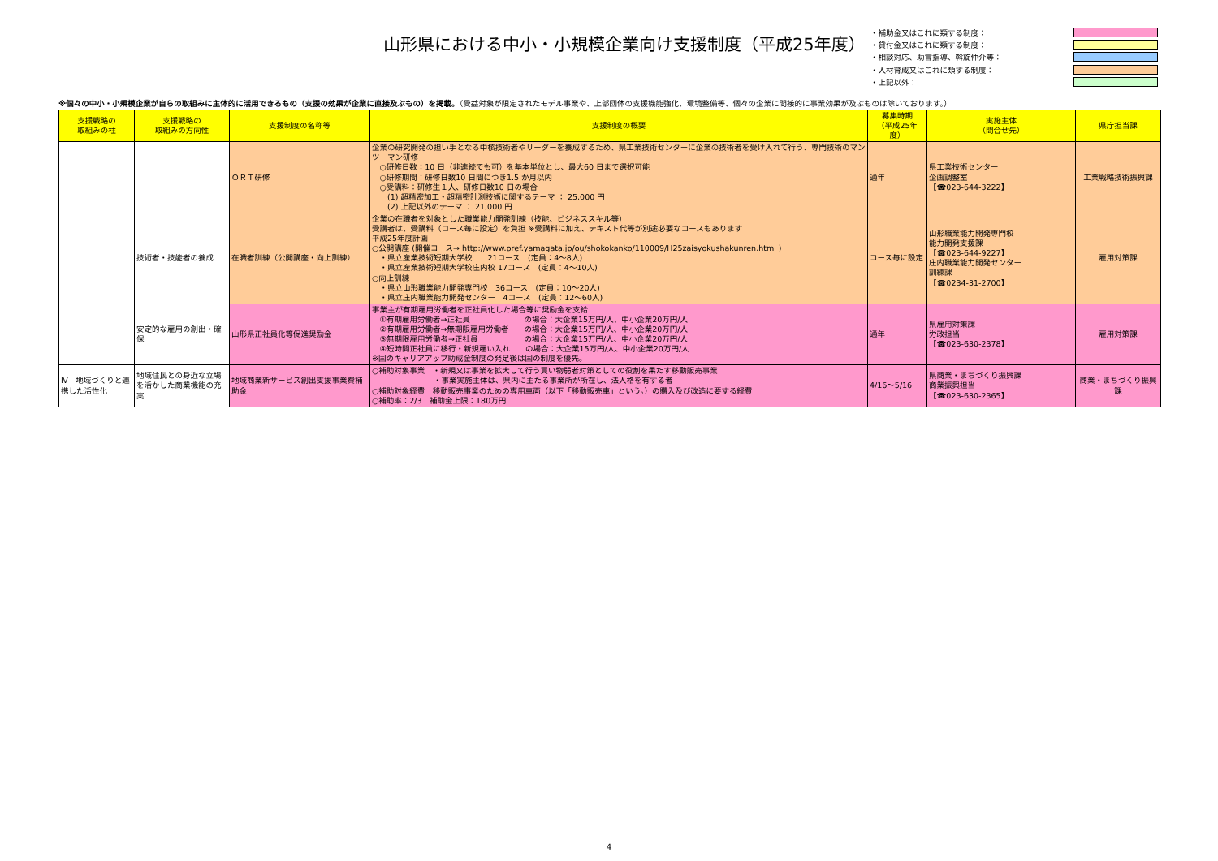山形県における中小・小規模企業向け支援制度（平成25年度）
・補助金又はこれに類する制度：
・貸付金又はこれに類する制度：
・相談対応、助言指導、斡旋仲介等：
・人材育成又はこれに類する制度：
・上記以外：
※個々の中小・小規模企業が自らの取組みに主体的に活用できるもの（支援の効果が企業に直接及ぶもの）を掲載。（受益対象が限定されたモデル事業や、上部団体の支援機能強化、環境整備等、個々の企業に間接的に事業効果が及ぶものは除いております。）
| 支援戦略の 取組みの柱 | 支援戦略の 取組みの方向性 | 支援制度の名称等 | 支援制度の概要 | 募集時期 （平成25年度） | 実施主体 （問合せ先） | 県庁担当課 |
| --- | --- | --- | --- | --- | --- | --- |
| | | ＯＲＴ研修 | 企業の研究開発の担い手となる中核技術者やリーダーを養成するため、県工業技術センターに企業の技術者を受け入れて行う、専門技術のマンツーマン研修 ○研修日数：10 日（非連続でも可）を基本単位とし、最大60 日まで選択可能 ○研修期間：研修日数10 日間につき1.5 か月以内 ○受講料：研修生１人、研修日数10 日の場合 (1) 超精密加工・超精密計測技術に関するテーマ ： 25,000 円 (2) 上記以外のテーマ ： 21,000 円 | 通年 | 県工業技術センター 企画調整室 【☎023-644-3222】 | 工業戦略技術振興課 |
| | 技術者・技能者の養成 | 在職者訓練（公開講座・向上訓練） | 企業の在職者を対象とした職業能力開発訓練（技能、ビジネススキル等） 受講者は、受講料（コース毎に設定）を負担 ※受講料に加え、テキスト代等が別途必要なコースもあります 平成25年度計画 ○公開講座 (開催コース→ http://www.pref.yamagata.jp/ou/shokokanko/110009/H25zaisyokushakunren.html ) ・県立産業技術短期大学校 21コース (定員：4～8人) ・県立産業技術短期大学校庄内校 17コース (定員：4～10人) ○向上訓練 ・県立山形職業能力開発専門校 36コース (定員：10～20人) ・県立庄内職業能力開発センター 4コース (定員：12～60人) | コース毎に設定 | 山形職業能力開発専門校 能力開発支援課 【☎023-644-9227】 庄内職業能力開発センター 訓練課 【☎0234-31-2700】 | 雇用対策課 |
| | 安定的な雇用の創出・確保 | 山形県正社員化等促進奨励金 | 事業主が有期雇用労働者を正社員化した場合等に奨励金を支給 ①有期雇用労働者→正社員 の場合：大企業15万円/人、中小企業20万円/人 ②有期雇用労働者→無期限雇用労働者 の場合：大企業15万円/人、中小企業20万円/人 ③無期限雇用労働者→正社員 の場合：大企業15万円/人、中小企業20万円/人 ④短時間正社員に移行・新規雇い入れ の場合：大企業15万円/人、中小企業20万円/人 ※国のキャリアアップ助成金制度の発足後は国の制度を優先。 | 通年 | 県雇用対策課 労政担当 【☎023-630-2378】 | 雇用対策課 |
| Ⅳ 地域づくりと連携した活性化 | 地域住民との身近な立場を活かした商業機能の充実 | 地域商業新サービス創出支援事業費補助金 | ○補助対象事業 ・新規又は事業を拡大して行う買い物弱者対策としての役割を果たす移動販売事業 ・事業実施主体は、県内に主たる事業所が所在し、法人格を有する者 ○補助対象経費 移動販売事業のための専用車両（以下「移動販売車」という。）の購入及び改造に要する経費 ○補助率：2/3 補助金上限：180万円 | 4/16～5/16 | 県商業・まちづくり振興課 商業振興担当 【☎023-630-2365】 | 商業・まちづくり振興課 |
4